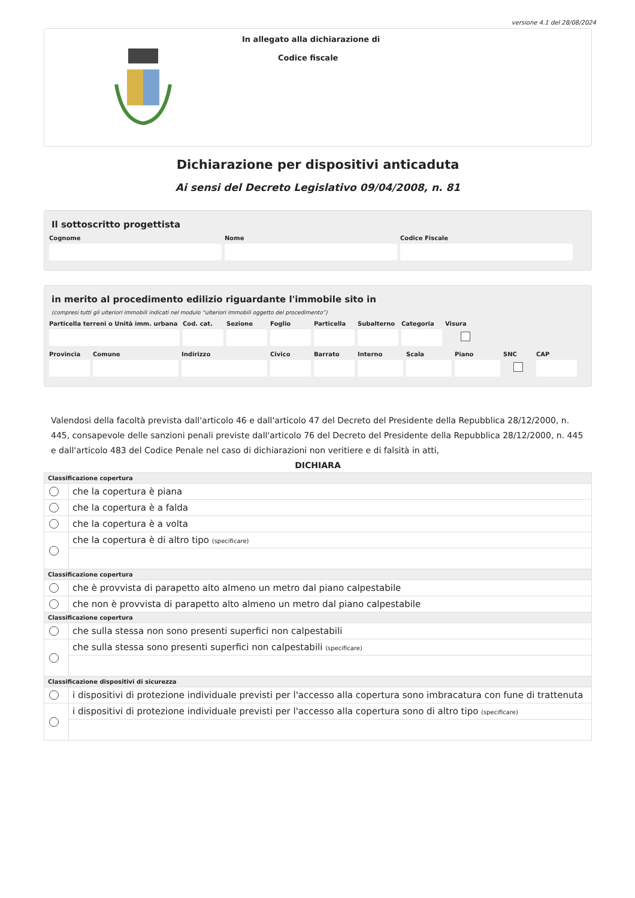versione 4.1 del 28/08/2024
In allegato alla dichiarazione di
Codice fiscale
Dichiarazione per dispositivi anticaduta
Ai sensi del Decreto Legislativo 09/04/2008, n. 81
Il sottoscritto progettista
Cognome Nome Codice Fiscale
in merito al procedimento edilizio riguardante l'immobile sito in
(compresi tutti gli ulteriori immobili indicati nel modulo “ulteriori immobili oggetto del procedimento”)
Particella terreni o Unità imm. urbana
Cod. cat. Sezione Foglio Particella Subalterno Categoria Visura
Provincia Comune Indirizzo Civico Barrato Interno Scala Piano SNC CAP
Valendosi della facoltà prevista dall'articolo 46 e dall'articolo 47 del Decreto del Presidente della Repubblica 28/12/2000, n. 445, consapevole delle sanzioni penali previste dall'articolo 76 del Decreto del Presidente della Repubblica 28/12/2000, n. 445 e dall'articolo 483 del Codice Penale nel caso di dichiarazioni non veritiere e di falsità in atti,
DICHIARA
| Classificazione copertura | |
| --- | --- |
| | che la copertura è piana |
| | che la copertura è a falda |
| | che la copertura è a volta |
| | che la copertura è di altro tipo (specificare) |
| Classificazione copertura | |
| | che è provvista di parapetto alto almeno un metro dal piano calpestabile |
| | che non è provvista di parapetto alto almeno un metro dal piano calpestabile |
| Classificazione copertura | |
| | che sulla stessa non sono presenti superfici non calpestabili |
| | che sulla stessa sono presenti superfici non calpestabili (specificare) |
| Classificazione dispositivi di sicurezza | |
| | i dispositivi di protezione individuale previsti per l'accesso alla copertura sono imbracatura con fune di trattenuta |
| | i dispositivi di protezione individuale previsti per l'accesso alla copertura sono di altro tipo (specificare) |